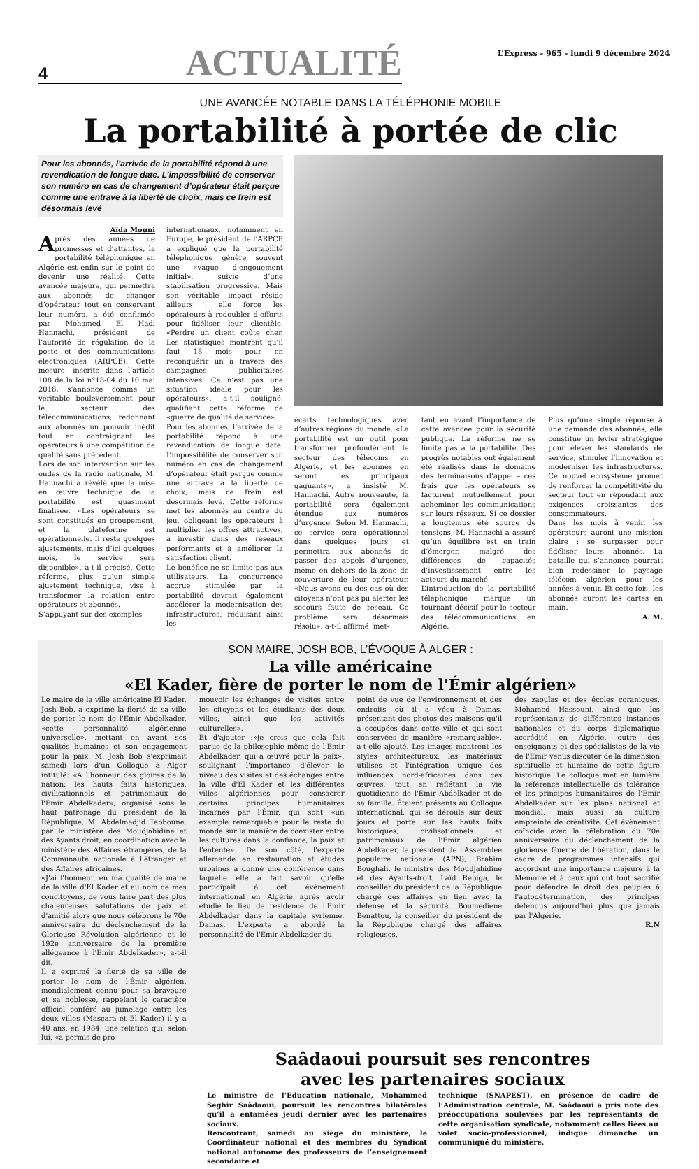4 ACTUALITÉ
L’Express - 965 - lundi 9 décembre 2024
UNE AVANCÉE NOTABLE DANS LA TÉLÉPHONIE MOBILE
La portabilité à portée de clic
Pour les abonnés, l’arrivée de la portabilité répond à une revendication de longue date. L’impossibilité de conserver son numéro en cas de changement d’opérateur était perçue comme une entrave à la liberté de choix, mais ce frein est désormais levé
Aïda Mouni
Après des années de promesses et d’attentes, la portabilité téléphonique en Algérie est enfin sur le point de devenir une réalité. Cette avancée majeure, qui permettra aux abonnés de changer d’opérateur tout en conservant leur numéro, a été confirmée par Mohamed El Hadi Hannachi, président de l’autorité de régulation de la poste et des communications électroniques (ARPCE). Cette mesure, inscrite dans l’article 108 de la loi n°18-04 du 10 mai 2018, s’annonce comme un véritable bouleversement pour le secteur des télécommunications, redonnant aux abonnés un pouvoir inédit tout en contraignant les opérateurs à une compétition de qualité sans précédent.
Lors de son intervention sur les ondes de la radio nationale, M. Hannachi a révélé que la mise en œuvre technique de la portabilité est quasiment finalisée. «Les opérateurs se sont constitués en groupement, et la plateforme est opérationnelle. Il reste quelques ajustements, mais d’ici quelques mois, le service sera disponible», a-t-il précisé. Cette réforme, plus qu’un simple ajustement technique, vise à transformer la relation entre opérateurs et abonnés.
S’appuyant sur des exemples
internationaux, notamment en Europe, le président de l’ARPCE a expliqué que la portabilité téléphonique génère souvent une «vague d’engouement initial», suivie d’une stabilisation progressive. Mais son véritable impact réside ailleurs : elle force les opérateurs à redoubler d’efforts pour fidéliser leur clientèle. «Perdre un client coûte cher. Les statistiques montrent qu’il faut 18 mois pour en reconquérir un à travers des campagnes publicitaires intensives. Ce n’est pas une situation idéale pour les opérateurs», a-t-il souligné, qualifiant cette réforme de «guerre de qualité de service».
Pour les abonnés, l’arrivée de la portabilité répond à une revendication de longue date. L’impossibilité de conserver son numéro en cas de changement d’opérateur était perçue comme une entrave à la liberté de choix, mais ce frein est désormais levé. Cette réforme met les abonnés au centre du jeu, obligeant les opérateurs à multiplier les offres attractives, à investir dans des réseaux performants et à améliorer la satisfaction client.
Le bénéfice ne se limite pas aux utilisateurs. La concurrence accrue stimulée par la portabilité devrait également accélérer la modernisation des infrastructures, réduisant ainsi les
écarts technologiques avec d’autres régions du monde. «La portabilité est un outil pour transformer profondément le secteur des télécoms en Algérie, et les abonnés en seront les principaux gagnants», a insisté M. Hannachi. Autre nouveauté, la portabilité sera également étendue aux numéros d’urgence. Selon M. Hannachi, ce service sera opérationnel dans quelques jours et permettra aux abonnés de passer des appels d’urgence, même en dehors de la zone de couverture de leur opérateur. «Nous avons eu des cas où des citoyens n’ont pas pu alerter les secours faute de réseau. Ce problème sera désormais résolu», a-t-il affirmé, met-
tant en avant l’importance de cette avancée pour la sécurité publique. La réforme ne se limite pas à la portabilité. Des progrès notables ont également été réalisés dans le domaine des terminaisons d’appel – ces frais que les opérateurs se facturent mutuellement pour acheminer les communications sur leurs réseaux. Si ce dossier a longtemps été source de tensions, M. Hannachi a assuré qu’un équilibre est en train d’émerger, malgré des différences de capacités d’investissement entre les acteurs du marché.
L’introduction de la portabilité téléphonique marque un tournant décisif pour le secteur des télécommunications en Algérie.
Plus qu’une simple réponse à une demande des abonnés, elle constitue un levier stratégique pour élever les standards de service, stimuler l’innovation et moderniser les infrastructures. Ce nouvel écosystème promet de renforcer la compétitivité du secteur tout en répondant aux exigences croissantes des consommateurs.
Dans les mois à venir, les opérateurs auront une mission claire : se surpasser pour fidéliser leurs abonnés. La bataille qui s’annonce pourrait bien redessiner le paysage télécom algérien pour les années à venir. Et cette fois, les abonnés auront les cartes en main.
A. M.
SON MAIRE, JOSH BOB, L’ÉVOQUE À ALGER :
La ville américaine
«El Kader, fière de porter le nom de l'Émir algérien»
Le maire de la ville américaine El Kader, Josh Bob, a exprimé la fierté de sa ville de porter le nom de l'Emir Abdelkader, «cette personnalité algérienne universelle», mettant en avant ses qualités humaines et son engagement pour la paix. M. Josh Bob s'exprimait samedi lors d'un Colloque à Alger intitulé: «A l'honneur des gloires de la nation: les hauts faits historiques, civilisationnels et patrimoniaux de l'Emir Abdelkader», organisé sous le haut patronage du président de la République, M. Abdelmadjid Tebboune, par le ministère des Moudjahidine et des Ayants droit, en coordination avec le ministère des Affaires étrangères, de la Communauté nationale à l'étranger et des Affaires africaines.
«J'ai l'honneur, en ma qualité de maire de la ville d'El Kader et au nom de mes concitoyens, de vous faire part des plus chaleureuses salutations de paix et d'amitié alors que nous célébrons le 70e anniversaire du déclenchement de la Glorieuse Révolution algérienne et le 192e anniversaire de la première allégeance à l'Emir Abdelkader», a-t-il dit.
Il a exprimé la fierté de sa ville de porter le nom de l'Émir algérien, mondialement connu pour sa bravoure et sa noblesse, rappelant le caractère officiel conféré au jumelage entre les deux villes (Mascara et El Kader) il y a 40 ans, en 1984, une relation qui, selon lui, «a permis de pro-
mouvoir les échanges de visites entre les citoyens et les étudiants des deux villes, ainsi que les activités culturelles».
Et d'ajouter :»je crois que cela fait partie de la philosophie même de l'Emir Abdelkader, qui a œuvré pour la paix», soulignant l'importance d'élever le niveau des visites et des échanges entre la ville d'El Kader et les différentes villes algériennes pour consacrer certains principes humanitaires incarnés par l'Émir, qui sont «un exemple remarquable pour le reste du monde sur la manière de coexister entre les cultures dans la confiance, la paix et l'entente». De son côté, l'experte allemande en restauration et études urbaines a donné une conférence dans laquelle elle a fait savoir qu'elle participait à cet événement international en Algérie après avoir étudié le lieu de résidence de l'Emir Abdelkader dans la capitale syrienne, Damas. L'experte a abordé la personnalité de l'Emir Abdelkader du
point de vue de l'environnement et des endroits où il a vécu à Damas, présentant des photos des maisons qu'il a occupées dans cette ville et qui sont conservées de manière «remarquable», a-t-elle ajouté. Les images montrent les styles architecturaux, les matériaux utilisés et l'intégration unique des influences nord-africaines dans ces œuvres, tout en reflétant la vie quotidienne de l'Emir Abdelkader et de sa famille. Étaient présents au Colloque international, qui se déroule sur deux jours et porte sur les hauts faits historiques, civilisationnels et patrimoniaux de l'Emir algérien Abdelkader, le président de l'Assemblée populaire nationale (APN), Brahim Boughali, le ministre des Moudjahidine et des Ayants-droit, Laïd Rebiga, le conseiller du président de la République chargé des affaires en lien avec la défense et la sécurité, Boumediene Benattou, le conseiller du président de la République chargé des affaires religieuses,
des zaouïas et des écoles coraniques, Mohamed Hassouni, ainsi que les représentants de différentes instances nationales et du corps diplomatique accrédité en Algérie, outre des enseignants et des spécialistes de la vie de l'Emir venus discuter de la dimension spirituelle et humaine de cette figure historique. Le colloque met en lumière la référence intellectuelle de tolérance et les principes humanitaires de l'Emir Abdelkader sur les plans national et mondial, mais aussi sa culture empreinte de créativité. Cet événement coïncide avec la célébration du 70e anniversaire du déclenchement de la glorieuse Guerre de libération, dans le cadre de programmes intensifs qui accordent une importance majeure à la Mémoire et à ceux qui ont tout sacrifié pour défendre le droit des peuples à l'autodétermination, des principes défendus aujourd'hui plus que jamais par l'Algérie.
R.N
Saâdaoui poursuit ses rencontres
avec les partenaires sociaux
Le ministre de l’Education nationale, Mohammed Seghir Saâdaoui, poursuit les rencontres bilatérales qu’il a entamées jeudi dernier avec les partenaires sociaux.
Rencontrant, samedi au siège du ministère, le Coordinateur national et des membres du Syndicat national autonome des professeurs de l’enseignement secondaire et
technique (SNAPEST), en présence de cadre de l’Administration centrale, M. Saâdaoui a pris note des préoccupations soulevées par les représentants de cette organisation syndicale, notamment celles liées au volet socio-professionnel, indique dimanche un communiqué du ministère.